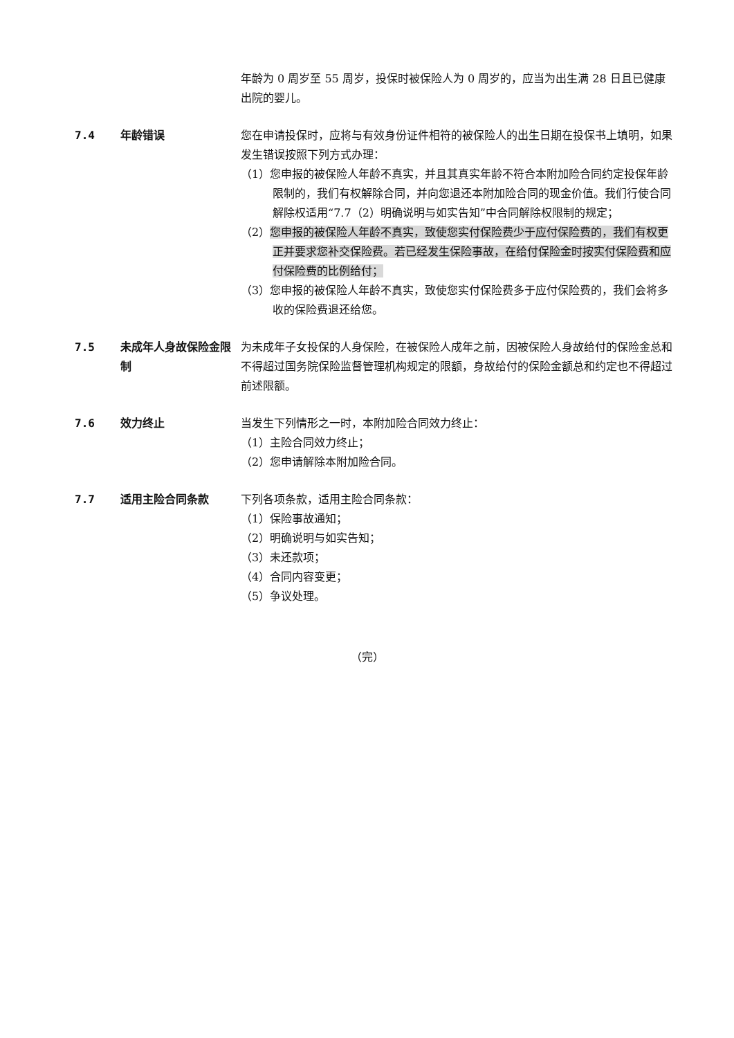年龄为 0 周岁至 55 周岁，投保时被保险人为 0 周岁的，应当为出生满 28 日且已健康出院的婴儿。
7.4 年龄错误 您在申请投保时，应将与有效身份证件相符的被保险人的出生日期在投保书上填明，如果发生错误按照下列方式办理：
（1）您申报的被保险人年龄不真实，并且其真实年龄不符合本附加险合同约定投保年龄限制的，我们有权解除合同，并向您退还本附加险合同的现金价值。我们行使合同解除权适用“7.7（2）明确说明与如实告知”中合同解除权限制的规定；
（2）您申报的被保险人年龄不真实，致使您实付保险费少于应付保险费的，我们有权更正并要求您补交保险费。若已经发生保险事故，在给付保险金时按实付保险费和应付保险费的比例给付；
（3）您申报的被保险人年龄不真实，致使您实付保险费多于应付保险费的，我们会将多收的保险费退还给您。
7.5 未成年人身故保险金限制
为未成年子女投保的人身保险，在被保险人成年之前，因被保险人身故给付的保险金总和不得超过国务院保险监督管理机构规定的限额，身故给付的保险金额总和约定也不得超过前述限额。
7.6 效力终止 当发生下列情形之一时，本附加险合同效力终止：
（1）主险合同效力终止；
（2）您申请解除本附加险合同。
7.7 适用主险合同条款 下列各项条款，适用主险合同条款：
（1）保险事故通知；
（2）明确说明与如实告知；
（3）未还款项；
（4）合同内容变更；
（5）争议处理。
（完）